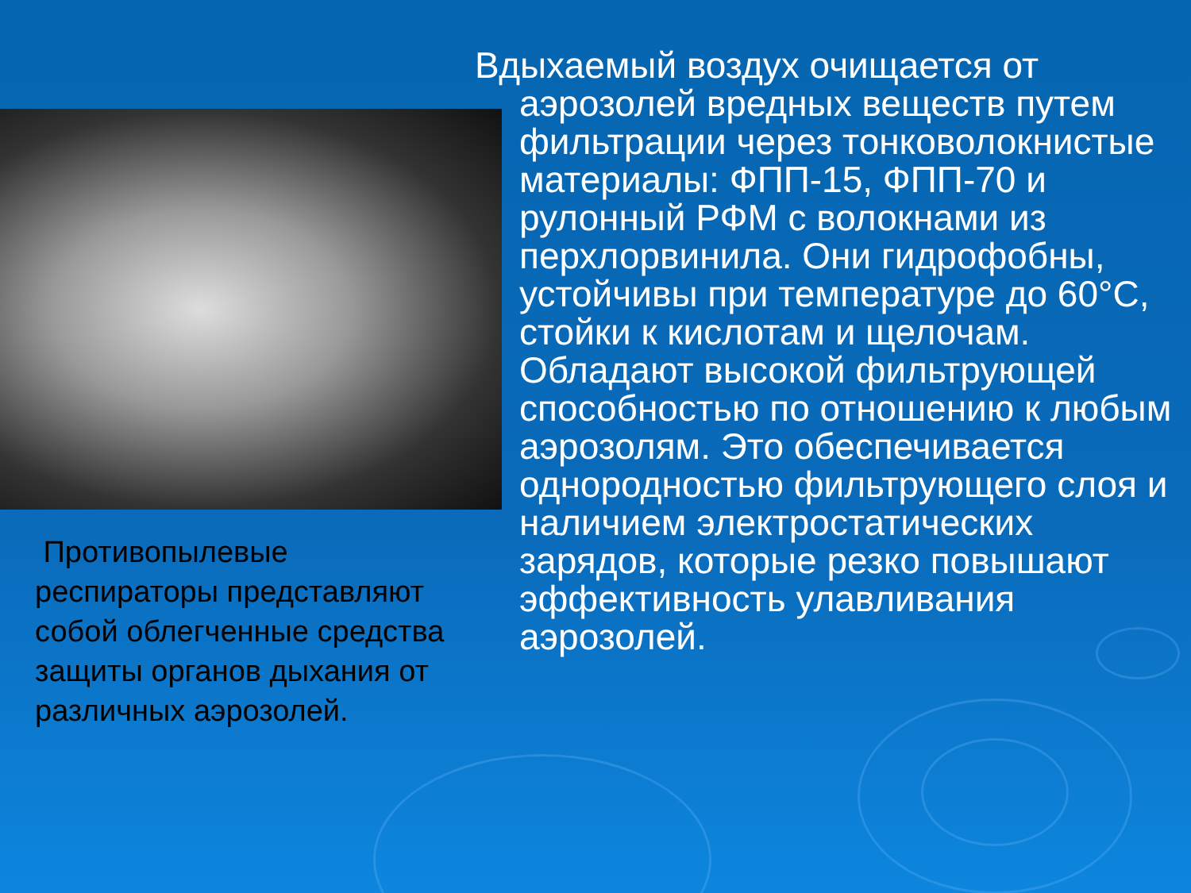Противопылевые респираторы представляют собой облегченные средства защиты органов дыхания от различных аэрозолей.
Вдыхаемый воздух очищается от аэрозолей вредных веществ путем фильтрации через тонковолокнистые материалы: ФПП-15, ФПП-70 и рулонный РФМ с волокнами из перхлорвинила. Они гидрофобны, устойчивы при температуре до 60°С, стойки к кислотам и щелочам. Обладают высокой фильтрующей способностью по отношению к любым аэрозолям. Это обеспечивается однородностью фильтрующего слоя и наличием электростатических зарядов, которые резко повышают эффективность улавливания аэрозолей.